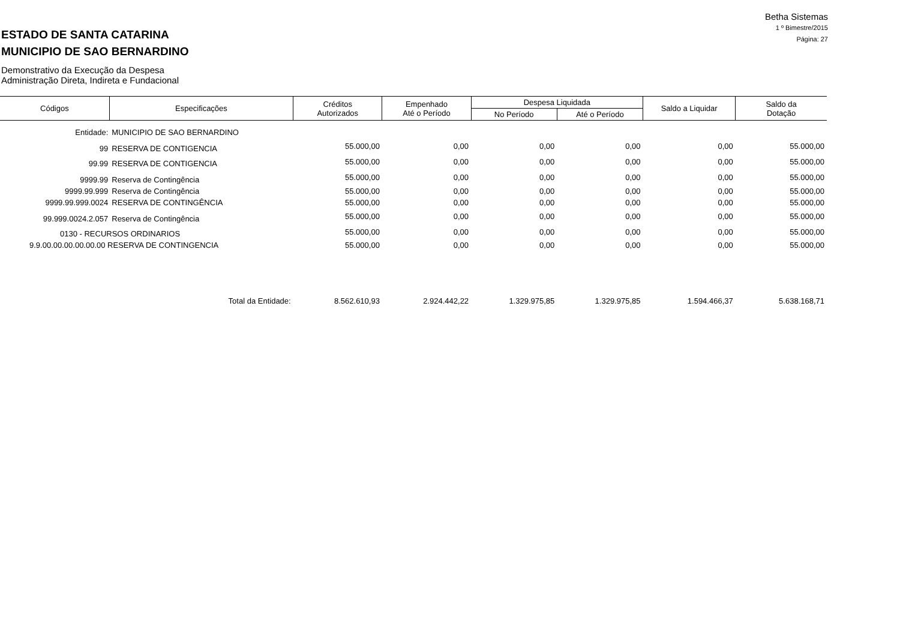Betha Sistemas
1 º Bimestre/2015
Página: 27
ESTADO DE SANTA CATARINA
MUNICIPIO DE SAO BERNARDINO
Demonstrativo da Execução da Despesa
Administração Direta, Indireta e Fundacional
| Códigos | Especificações | Créditos Autorizados | Empenhado Até o Período | Despesa Liquidada | | Saldo a Liquidar | Saldo da Dotação |
| --- | --- | --- | --- | --- | --- | --- | --- |
| | | | | No Período | Até o Período | | |
| Entidade: | MUNICIPIO DE SAO BERNARDINO | | | | | | |
| 99 | RESERVA DE CONTIGENCIA | 55.000,00 | 0,00 | 0,00 | 0,00 | 0,00 | 55.000,00 |
| 99.99 | RESERVA DE CONTIGENCIA | 55.000,00 | 0,00 | 0,00 | 0,00 | 0,00 | 55.000,00 |
| 9999.99 | Reserva de Contingência | 55.000,00 | 0,00 | 0,00 | 0,00 | 0,00 | 55.000,00 |
| 9999.99.999 | Reserva de Contingência | 55.000,00 | 0,00 | 0,00 | 0,00 | 0,00 | 55.000,00 |
| 9999.99.999.0024 | RESERVA DE CONTINGÊNCIA | 55.000,00 | 0,00 | 0,00 | 0,00 | 0,00 | 55.000,00 |
| 99.999.0024.2.057 | Reserva de Contingência | 55.000,00 | 0,00 | 0,00 | 0,00 | 0,00 | 55.000,00 |
| 0130 - RECURSOS ORDINARIOS | | 55.000,00 | 0,00 | 0,00 | 0,00 | 0,00 | 55.000,00 |
| 9.9.00.00.00.00.00.00 RESERVA DE CONTINGENCIA | | 55.000,00 | 0,00 | 0,00 | 0,00 | 0,00 | 55.000,00 |
| | Total da Entidade: | 8.562.610,93 | 2.924.442,22 | 1.329.975,85 | 1.329.975,85 | 1.594.466,37 | 5.638.168,71 |